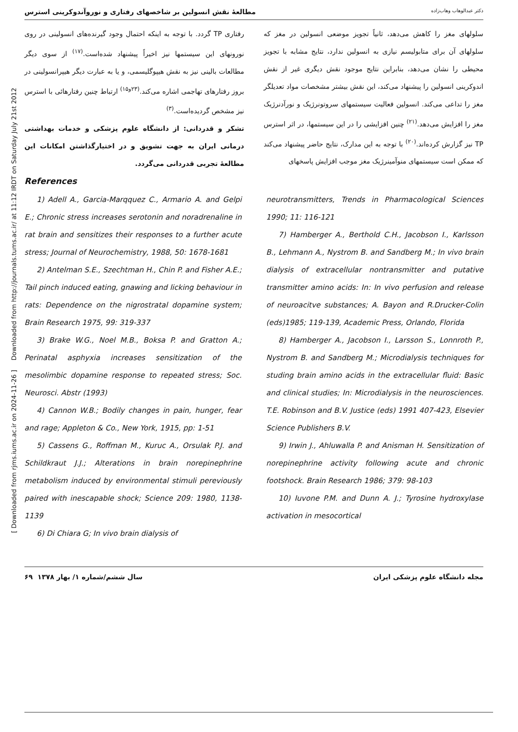Downloaded from http://journals.tums.ac.ir/ at 11:12 IRDT on Saturday July 21st 2012
[ Downloaded from rjms.iums.ac.ir on 2024-11-26 ]
دکتر عبدالوهاب وهاب‌زاده مطالعهٔ نقش انسولین بر شاخصهای رفتاری و نوروآندوکرینی استرس
سلولهای مغز را کاهش می‌دهد، ثانیاً تجویز موضعی انسولین در مغز که سلولهای آن برای متابولیسم نیازی به انسولین ندارد، نتایج مشابه با تجویز محیطی را نشان می‌دهد، بنابراین نتایج موجود نقش دیگری غیر از نقش اندوکرینی انسولین را پیشنهاد می‌کند، این نقش بیشتر مشخصات مواد تعدیلگر مغز را تداعی می‌کند. انسولین فعالیت سیستمهای سروتونرژیک و نورآدنرژیک مغز را افزایش می‌دهد.<sup>(۲۱)</sup> چنین افزایشی را در این سیستمها، در اثر استرس TP نیز گزارش کرده‌اند.<sup>(۲۰)</sup> با توجه به این مدارک، نتایج حاضر پیشنهاد می‌کند که ممکن است سیستمهای منوآمینرژیک مغز موجب افزایش پاسخهای
رفتاری TP گردد. با توجه به اینکه احتمال وجود گیرنده‌های انسولینی در روی نورونهای این سیستمها نیز اخیراً پیشنهاد شده‌است.<sup>(۱۷)</sup> از سوی دیگر مطالعات بالینی نیز به نقش هیپوگلیسمی، و یا به عبارت دیگر هیپرانسولینی در بروز رفتارهای تهاجمی اشاره می‌کند.<sup>(۲۳و۱۵)</sup> ارتباط چنین رفتارهائی با استرس نیز مشخص گردیده‌است.<sup>(۳)</sup>
تشکر و قدردانی: از دانشگاه علوم پزشکی و خدمات بهداشتی درمانی ایران به جهت تشویق و در اختیارگذاشتن امکانات این مطالعهٔ تجربی قدردانی می‌گردد.
References
1) Adell A., Garcia-Marqquez C., Armario A. and Gelpi E.; Chronic stress increases serotonin and noradrenaline in rat brain and sensitizes their responses to a further acute stress; Journal of Neurochemistry, 1988, 50: 1678-1681
2) Antelman S.E., Szechtman H., Chin P. and Fisher A.E.; Tail pinch induced eating, gnawing and licking behaviour in rats: Dependence on the nigrostratal dopamine system; Brain Research 1975, 99: 319-337
3) Brake W.G., Noel M.B., Boksa P. and Gratton A.; Perinatal asphyxia increases sensitization of the mesolimbic dopamine response to repeated stress; Soc. Neurosci. Abstr (1993)
4) Cannon W.B.; Bodily changes in pain, hunger, fear and rage; Appleton & Co., New York, 1915, pp: 1-51
5) Cassens G., Roffman M., Kuruc A., Orsulak P.J. and Schildkraut J.J.; Alterations in brain norepinephrine metabolism induced by environmental stimuli pereviously paired with inescapable shock; Science 209: 1980, 1138-1139
6) Di Chiara G; In vivo brain dialysis of
neurotransmitters, Trends in Pharmacological Sciences 1990; 11: 116-121
7) Hamberger A., Berthold C.H., Jacobson I., Karlsson B., Lehmann A., Nystrom B. and Sandberg M.; In vivo brain dialysis of extracellular nontransmitter and putative transmitter amino acids: In: In vivo perfusion and release of neuroacitve substances; A. Bayon and R.Drucker-Colin (eds)1985; 119-139, Academic Press, Orlando, Florida
8) Hamberger A., Jacobson I., Larsson S., Lonnroth P., Nystrom B. and Sandberg M.; Microdialysis techniques for studing brain amino acids in the extracellular fluid: Basic and clinical studies; In: Microdialysis in the neurosciences. T.E. Robinson and B.V. Justice (eds) 1991 407-423, Elsevier Science Publishers B.V.
9) Irwin J., Ahluwalla P. and Anisman H. Sensitization of norepinephrine activity following acute and chronic footshock. Brain Research 1986; 379: 98-103
10) Iuvone P.M. and Dunn A. J.; Tyrosine hydroxylase activation in mesocortical
مجله دانشگاه علوم پزشکی ایران سال ششم/شماره ۱/ بهار ۱۳۷۸ ۶۹